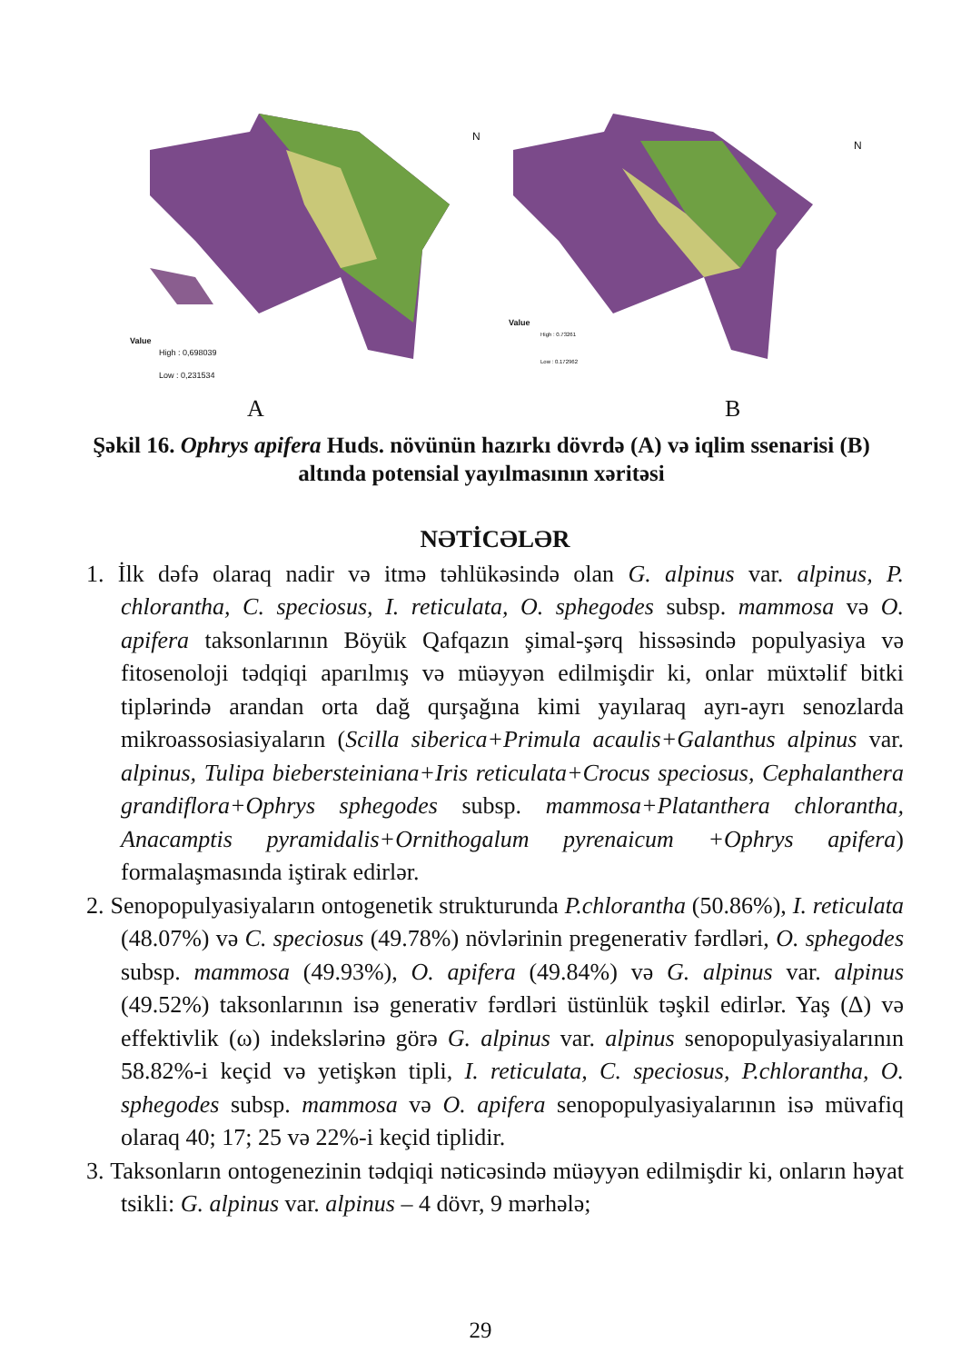Value
High : 0,698039
Low : 0,231534
N
Value
High : 0.73261
Low : 0.172962
N
A B
Şəkil 16. Ophrys apifera Huds. növünün hazırkı dövrdə (A) və iqlim ssenarisi (B) altında potensial yayılmasının xəritəsi
NƏTİCƏLƏR
1. İlk dəfə olaraq nadir və itmə təhlükəsində olan G. alpinus var. alpinus, P. chlorantha, C. speciosus, I. reticulata, O. sphegodes subsp. mammosa və O. apifera taksonlarının Böyük Qafqazın şimal-şərq hissəsində populyasiya və fitosenoloji tədqiqi aparılmış və müəyyən edilmişdir ki, onlar müxtəlif bitki tiplərində arandan orta dağ qurşağına kimi yayılaraq ayrı-ayrı senozlarda mikroassosiasiyaların (Scilla siberica+Primula acaulis+Galanthus alpinus var. alpinus, Tulipa biebersteiniana+Iris reticulata+Crocus speciosus, Cephalanthera grandiflora+Ophrys sphegodes subsp. mammosa+Platanthera chlorantha, Anacamptis pyramidalis+Ornithogalum pyrenaicum +Ophrys apifera) formalaşmasında iştirak edirlər.
2. Senopopulyasiyaların ontogenetik strukturunda P.chlorantha (50.86%), I. reticulata (48.07%) və C. speciosus (49.78%) növlərinin pregenerativ fərdləri, O. sphegodes subsp. mammosa (49.93%), O. apifera (49.84%) və G. alpinus var. alpinus (49.52%) taksonlarının isə generativ fərdləri üstünlük təşkil edirlər. Yaş (Δ) və effektivlik (ω) indekslərinə görə G. alpinus var. alpinus senopopulyasiyalarının 58.82%-i keçid və yetişkən tipli, I. reticulata, C. speciosus, P.chlorantha, O. sphegodes subsp. mammosa və O. apifera senopopulyasiyalarının isə müvafiq olaraq 40; 17; 25 və 22%-i keçid tiplidir.
3. Taksonların ontogenezinin tədqiqi nəticəsində müəyyən edilmişdir ki, onların həyat tsikli: G. alpinus var. alpinus – 4 dövr, 9 mərhələ;
29